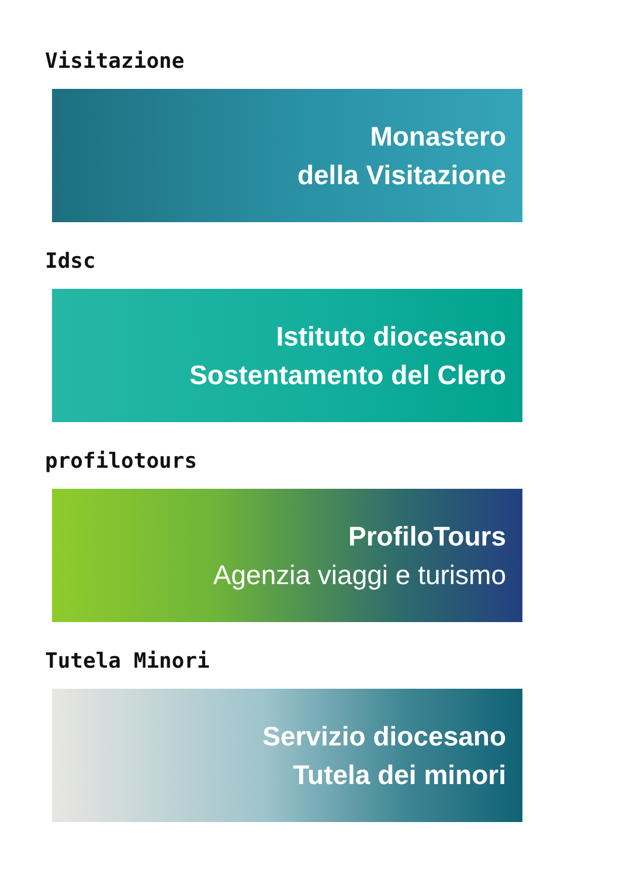Visitazione
Monastero
della Visitazione
Idsc
Istituto diocesano
Sostentamento del Clero
profilotours
ProfiloTours
Agenzia viaggi e turismo
Tutela Minori
Servizio diocesano
Tutela dei minori